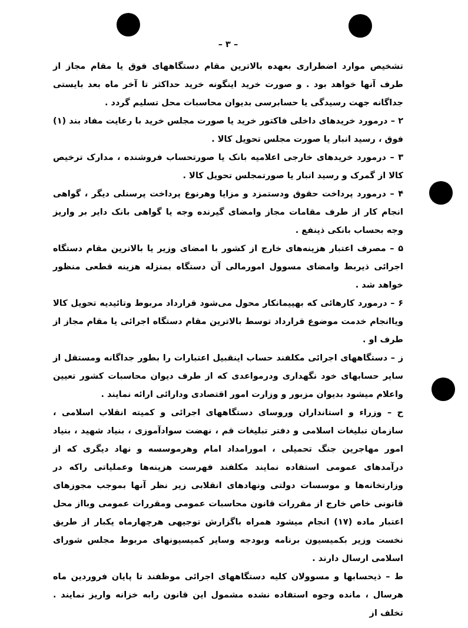– ٣ –
تشخیص موارد اضطراری بعهده بالاترین مقام دستگاههای فوق یا مقام مجاز از طرف آنها خواهد بود . و صورت خرید اینگونه خرید حداکثر تا آخر ماه بعد بایستی جداگانه جهت رسیدگی یا حسابرسی بدیوان محاسبات محل تسلیم گردد .
٢ – درمورد خریدهای داخلی فاکتور خرید یا صورت مجلس خرید با رعایت مفاد بند (١) فوق ، رسید انبار یا صورت مجلس تحویل کالا .
٣ – درمورد خریدهای خارجی اعلامیه بانک یا صورتحساب فروشنده ، مدارک ترخیص کالا از گمرک و رسید انبار یا صورتمجلس تحویل کالا .
۴ – درمورد پرداخت حقوق ودستمزد و مزایا وهرنوع پرداخت پرسنلی دیگر ، گواهی انجام کار از طرف مقامات مجاز وامضای گیرنده وجه یا گواهی بانک دایر بر واریز وجه بحساب بانکی ذینفع .
۵ – مصرف اعتبار هزینه‌های خارج از کشور با امضای وزیر یا بالاترین مقام دستگاه اجرائی ذیربط وامضای مسوول امورمالی آن دستگاه بمنزله هزینه قطعی منظور خواهد شد .
۶ – درمورد کارهائی که بهپیمانکار محول می‌شود قرارداد مربوط وتائیدیه تحویل کالا ویاانجام خدمت موضوع قرارداد توسط بالاترین مقام دستگاه اجرائی یا مقام مجاز از طرف او .
ز – دستگاههای اجرائی مکلفند حساب اینقبیل اعتبارات را بطور جداگانه ومستقل از سایر حسابهای خود نگهداری ودرمواعدی که از طرف دیوان محاسبات کشور تعیین واعلام میشود بدیوان مزبور و وزارت امور اقتصادی ودارائی ارائه نمایند .
ح – وزراء و استانداران وروسای دستگاههای اجرائی و کمیته انقلاب اسلامی ، سازمان تبلیغات اسلامی و دفتر تبلیغات قم ، نهضت سوادآموزی ، بنیاد شهید ، بنیاد امور مهاجرین جنگ تحمیلی ، امورامداد امام وهرموسسه و نهاد دیگری که از درآمدهای عمومی استفاده نمایند مکلفند فهرست هزینه‌ها وعملیاتی راکه در وزارتخانه‌ها و موسسات دولتی ونهادهای انقلابی زیر نظر آنها بموجب مجوزهای قانونی خاص خارج از مقررات قانون محاسبات عمومی ومقررات عمومی وبااز محل اعتبار ماده (١٧) انجام میشود همراه باگزارش توجیهی هرچهارماه یکبار از طریق نخست وزیر بکمیسیون برنامه وبودجه وسایر کمیسیونهای مربوط مجلس شورای اسلامی ارسال دارند .
ط – ذیحسابها و مسوولان کلیه دستگاههای اجرائی موظفند تا پایان فروردین ماه هرسال ، مانده وجوه استفاده نشده مشمول این قانون رابه خزانه واریز نمایند . تخلف از